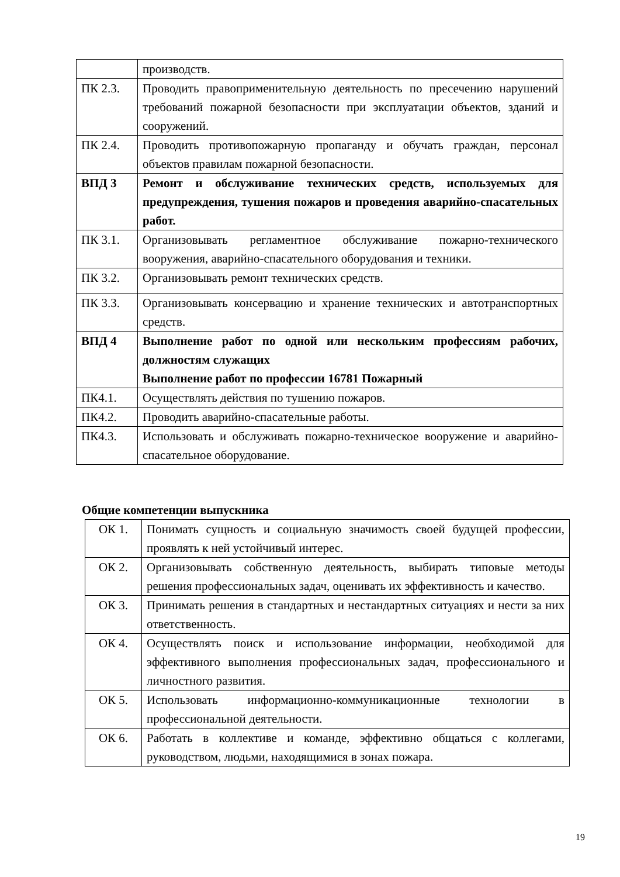| | производств. |
| ПК 2.3. | Проводить правоприменительную деятельность по пресечению нарушений требований пожарной безопасности при эксплуатации объектов, зданий и сооружений. |
| ПК 2.4. | Проводить противопожарную пропаганду и обучать граждан, персонал объектов правилам пожарной безопасности. |
| ВПД 3 | Ремонт и обслуживание технических средств, используемых для предупреждения, тушения пожаров и проведения аварийно-спасательных работ. |
| ПК 3.1. | Организовывать регламентное обслуживание пожарно-технического вооружения, аварийно-спасательного оборудования и техники. |
| ПК 3.2. | Организовывать ремонт технических средств. |
| ПК 3.3. | Организовывать консервацию и хранение технических и автотранспортных средств. |
| ВПД 4 | Выполнение работ по одной или нескольким профессиям рабочих, должностям служащих Выполнение работ по профессии 16781 Пожарный |
| ПК4.1. | Осуществлять действия по тушению пожаров. |
| ПК4.2. | Проводить аварийно-спасательные работы. |
| ПК4.3. | Использовать и обслуживать пожарно-техническое вооружение и аварийно-спасательное оборудование. |
Общие компетенции выпускника
| ОК 1. | Понимать сущность и социальную значимость своей будущей профессии, проявлять к ней устойчивый интерес. |
| ОК 2. | Организовывать собственную деятельность, выбирать типовые методы решения профессиональных задач, оценивать их эффективность и качество. |
| ОК 3. | Принимать решения в стандартных и нестандартных ситуациях и нести за них ответственность. |
| ОК 4. | Осуществлять поиск и использование информации, необходимой для эффективного выполнения профессиональных задач, профессионального и личностного развития. |
| ОК 5. | Использовать информационно-коммуникационные технологии в профессиональной деятельности. |
| ОК 6. | Работать в коллективе и команде, эффективно общаться с коллегами, руководством, людьми, находящимися в зонах пожара. |
19